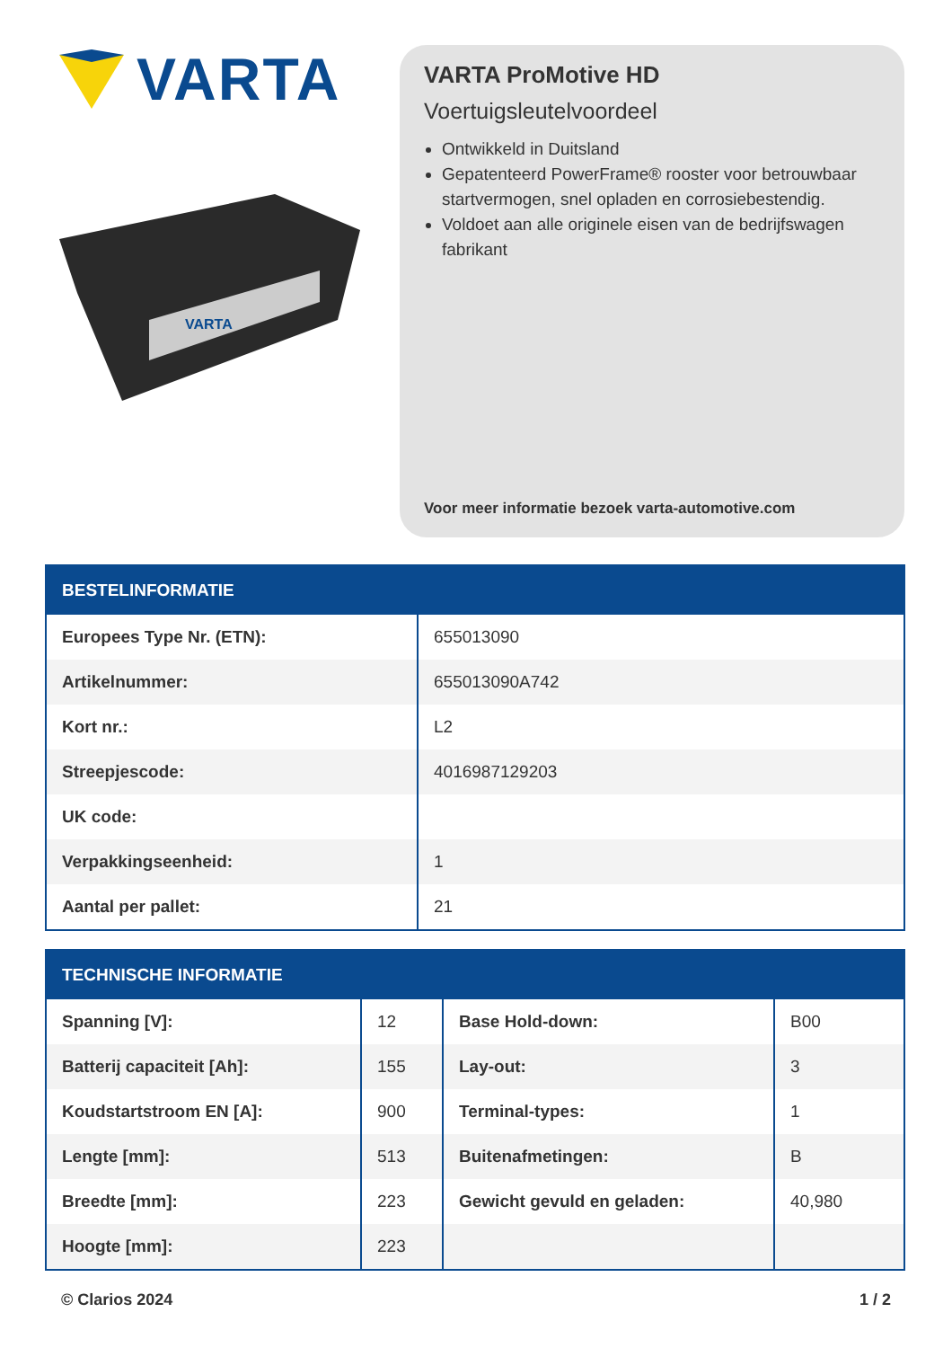VARTA
VARTA
VARTA ProMotive HD
Voertuigsleutelvoordeel
Ontwikkeld in Duitsland
Gepatenteerd PowerFrame® rooster voor betrouwbaar startvermogen, snel opladen en corrosiebestendig.
Voldoet aan alle originele eisen van de bedrijfswagen fabrikant
Voor meer informatie bezoek varta-automotive.com
| BESTELINFORMATIE | |
| --- | --- |
| Europees Type Nr. (ETN): | 655013090 |
| Artikelnummer: | 655013090A742 |
| Kort nr.: | L2 |
| Streepjescode: | 4016987129203 |
| UK code: | |
| Verpakkingseenheid: | 1 |
| Aantal per pallet: | 21 |
| TECHNISCHE INFORMATIE | | | |
| --- | --- | --- | --- |
| Spanning [V]: | 12 | Base Hold-down: | B00 |
| Batterij capaciteit [Ah]: | 155 | Lay-out: | 3 |
| Koudstartstroom EN [A]: | 900 | Terminal-types: | 1 |
| Lengte [mm]: | 513 | Buitenafmetingen: | B |
| Breedte [mm]: | 223 | Gewicht gevuld en geladen: | 40,980 |
| Hoogte [mm]: | 223 | | |
© Clarios 2024 1 / 2